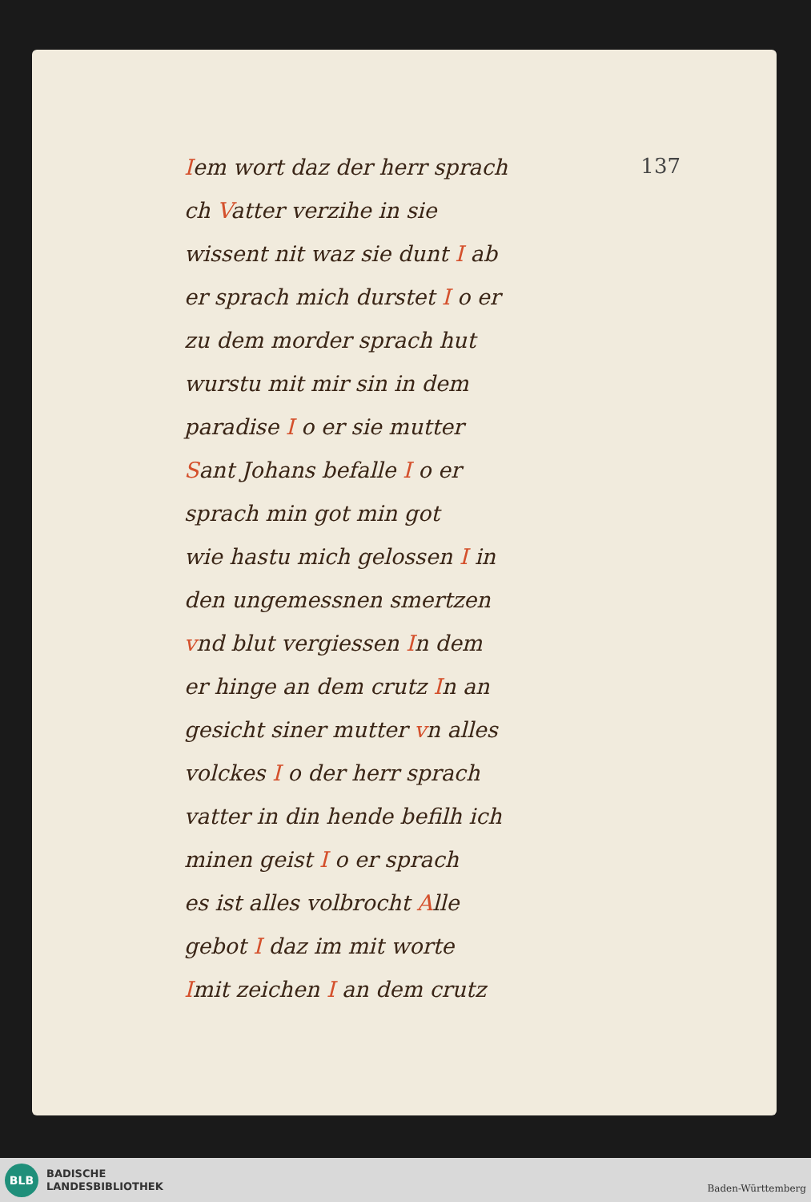137
Iem wort daz der herr sprach
ch Vatter verzihe in sie
wissent nit waz sie dunt I ab
er sprach mich durstet I o er
zu dem morder sprach hut
wurstu mit mir sin in dem
paradise I o er sie mutter
Sant Johans befalle I o er
sprach min got min got
wie hastu mich gelossen I in
den ungemessnen smertzen
vnd blut vergiessen In dem
er hinge an dem crutz In an
gesicht siner mutter vn alles
volckes I o der herr sprach
vatter in din hende befilh ich
minen geist I o er sprach
es ist alles volbrocht Alle
gebot I daz im mit worte
Imit zeichen I an dem crutz
BLB
BADISCHE
LANDESBIBLIOTHEK
Baden-Württemberg